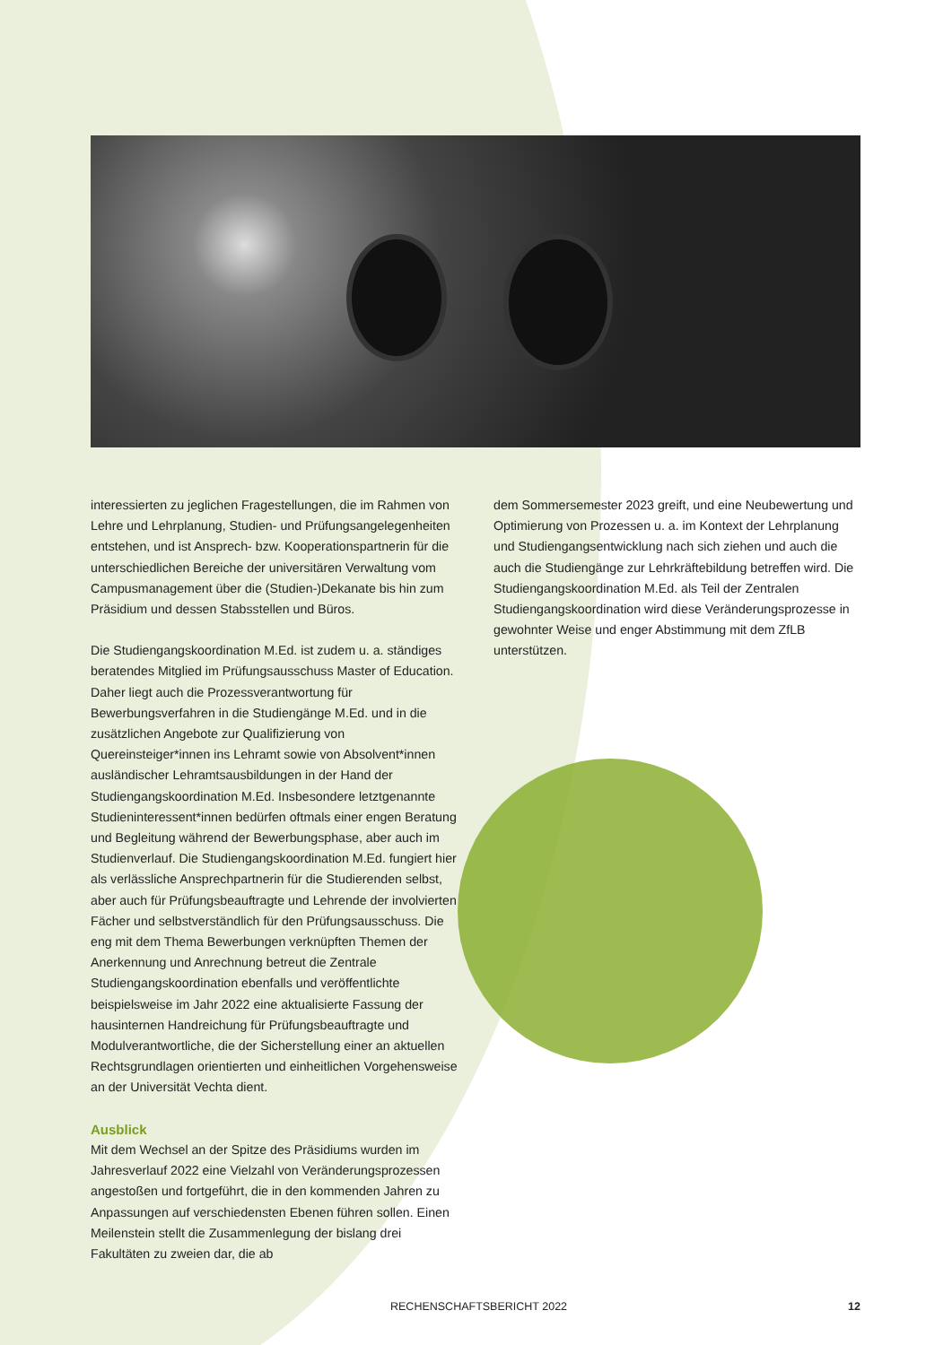interessierten zu jeglichen Fragestellungen, die im Rahmen von Lehre und Lehrplanung, Studien- und Prüfungsangelegenheiten entstehen, und ist Ansprech- bzw. Kooperationspartnerin für die unterschiedlichen Bereiche der universitären Verwaltung vom Campusmanagement über die (Studien-)Dekanate bis hin zum Präsidium und dessen Stabsstellen und Büros.
Die Studiengangskoordination M.Ed. ist zudem u. a. ständiges beratendes Mitglied im Prüfungsausschuss Master of Education. Daher liegt auch die Prozessverantwortung für Bewerbungsverfahren in die Studiengänge M.Ed. und in die zusätzlichen Angebote zur Qualifizierung von Quereinsteiger*innen ins Lehramt sowie von Absolvent*innen ausländischer Lehramtsausbildungen in der Hand der Studiengangskoordination M.Ed. Insbesondere letztgenannte Studieninteressent*innen bedürfen oftmals einer engen Beratung und Begleitung während der Bewerbungsphase, aber auch im Studienverlauf. Die Studiengangskoordination M.Ed. fungiert hier als verlässliche Ansprechpartnerin für die Studierenden selbst, aber auch für Prüfungsbeauftragte und Lehrende der involvierten Fächer und selbstverständlich für den Prüfungsausschuss. Die eng mit dem Thema Bewerbungen verknüpften Themen der Anerkennung und Anrechnung betreut die Zentrale Studiengangskoordination ebenfalls und veröffentlichte beispielsweise im Jahr 2022 eine aktualisierte Fassung der hausinternen Handreichung für Prüfungsbeauftragte und Modulverantwortliche, die der Sicherstellung einer an aktuellen Rechtsgrundlagen orientierten und einheitlichen Vorgehensweise an der Universität Vechta dient.
Ausblick
Mit dem Wechsel an der Spitze des Präsidiums wurden im Jahresverlauf 2022 eine Vielzahl von Veränderungsprozessen angestoßen und fortgeführt, die in den kommenden Jahren zu Anpassungen auf verschiedensten Ebenen führen sollen. Einen Meilenstein stellt die Zusammenlegung der bislang drei Fakultäten zu zweien dar, die ab
dem Sommersemester 2023 greift, und eine Neubewertung und Optimierung von Prozessen u. a. im Kontext der Lehrplanung und Studiengangsentwicklung nach sich ziehen und auch die auch die Studiengänge zur Lehrkräftebildung betreffen wird. Die Studiengangskoordination M.Ed. als Teil der Zentralen Studiengangskoordination wird diese Veränderungsprozesse in gewohnter Weise und enger Abstimmung mit dem ZfLB unterstützen.
RECHENSCHAFTSBERICHT 2022 12